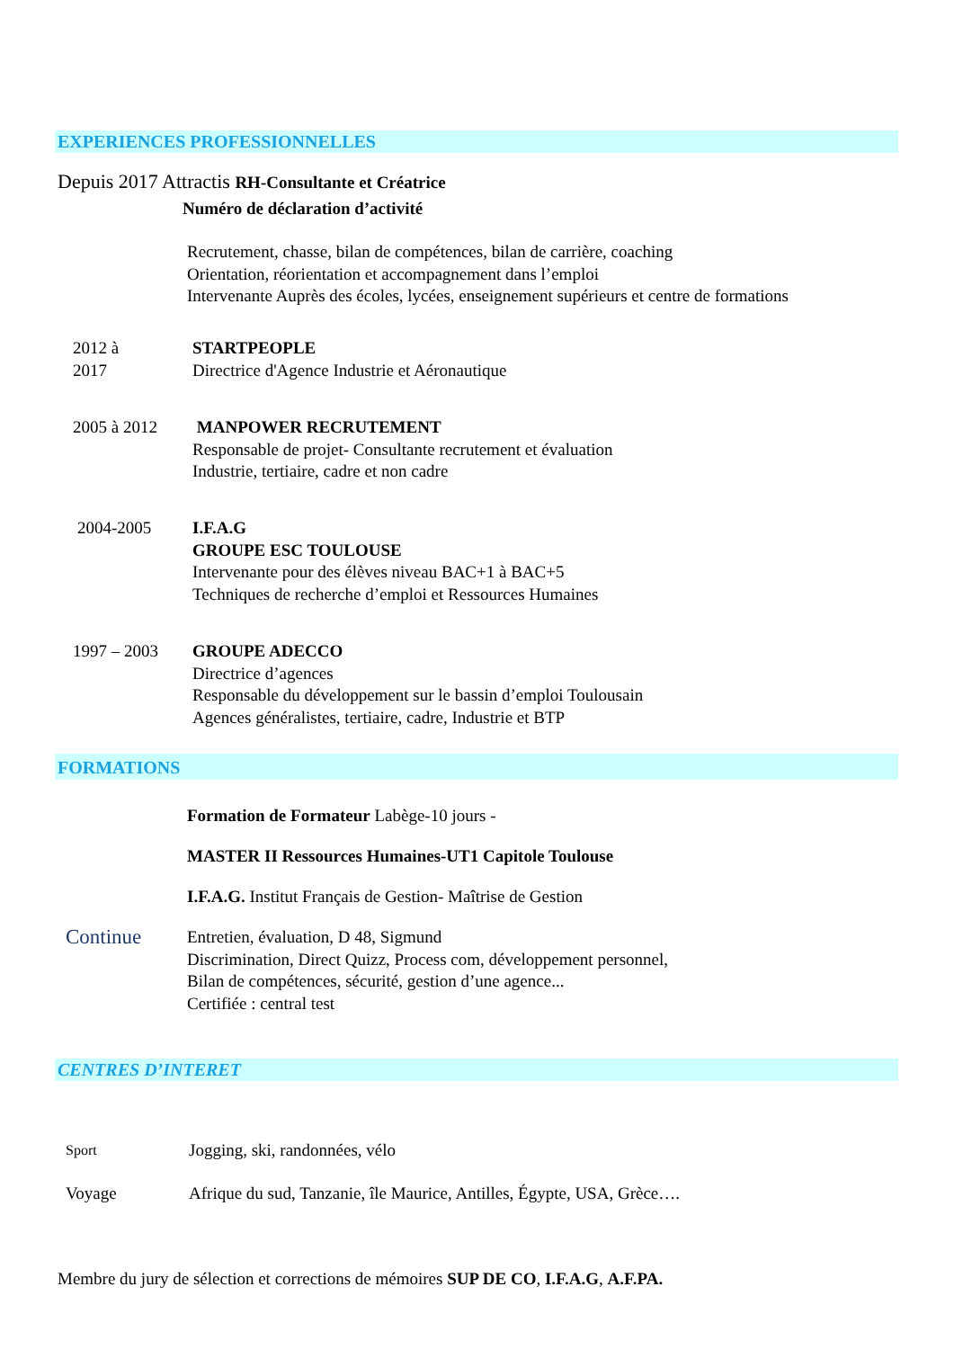EXPERIENCES PROFESSIONNELLES
Depuis 2017 Attractis RH-Consultante et Créatrice
Numéro de déclaration d’activité
Recrutement, chasse, bilan de compétences, bilan de carrière, coaching
Orientation, réorientation et accompagnement dans l’emploi
Intervenante Auprès des écoles, lycées, enseignement supérieurs et centre de formations
2012 à
2017
STARTPEOPLE
Directrice d'Agence Industrie et Aéronautique
2005 à 2012
MANPOWER RECRUTEMENT
Responsable de projet- Consultante recrutement et évaluation
Industrie, tertiaire, cadre et non cadre
2004-2005
I.F.A.G
GROUPE ESC TOULOUSE
Intervenante pour des élèves niveau BAC+1 à BAC+5
Techniques de recherche d’emploi et Ressources Humaines
1997 – 2003
GROUPE ADECCO
Directrice d’agences
Responsable du développement sur le bassin d’emploi Toulousain
Agences généralistes, tertiaire, cadre, Industrie et BTP
FORMATIONS
Formation de Formateur Labège-10 jours -
MASTER II Ressources Humaines-UT1 Capitole Toulouse
I.F.A.G. Institut Français de Gestion- Maîtrise de Gestion
Continue
Entretien, évaluation, D 48, Sigmund
Discrimination, Direct Quizz, Process com, développement personnel,
Bilan de compétences, sécurité, gestion d’une agence...
Certifiée : central test
CENTRES D’INTERET
Sport Jogging, ski, randonnées, vélo
Voyage
Afrique du sud, Tanzanie, île Maurice, Antilles, Égypte, USA, Grèce….
Membre du jury de sélection et corrections de mémoires SUP DE CO, I.F.A.G, A.F.PA.